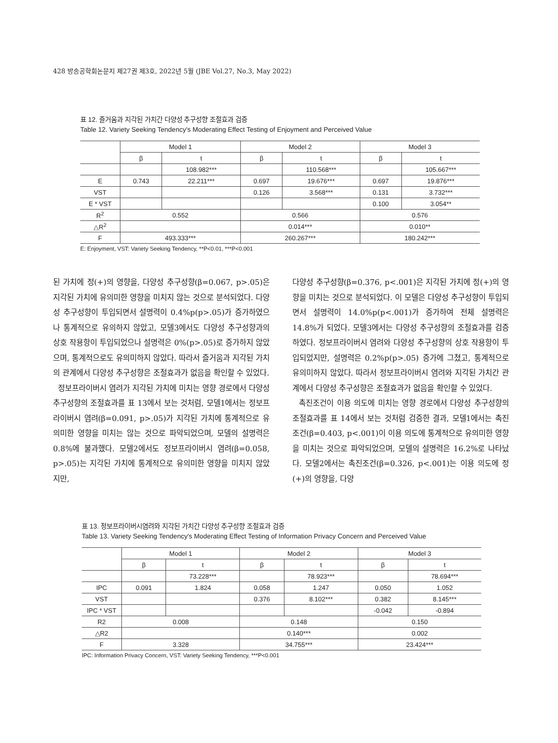428 방송공학회논문지 제27권 제3호, 2022년 5월 (JBE Vol.27, No.3, May 2022)
표 12. 즐거움과 지각된 가치간 다양성 추구성향 조절효과 검증
Table 12. Variety Seeking Tendency's Moderating Effect Testing of Enjoyment and Perceived Value
| | Model 1 | | Model 2 | | Model 3 | |
| --- | --- | --- | --- | --- | --- | --- |
| | β | t | β | t | β | t |
| | | 108.982*** | | 110.568*** | | 105.667*** |
| E | 0.743 | 22.211*** | 0.697 | 19.676*** | 0.697 | 19.876*** |
| VST | | | 0.126 | 3.568*** | 0.131 | 3.732*** |
| E * VST | | | | | 0.100 | 3.054** |
| R<sup>2</sup> | 0.552 | | 0.566 | | 0.576 | |
| △R<sup>2</sup> | | | 0.014*** | | 0.010** | |
| F | 493.333*** | | 260.267*** | | 180.242*** | |
E: Enjoyment, VST: Variety Seeking Tendency, **P<0.01, ***P<0.001
된 가치에 정(+)의 영향을, 다양성 추구성향(β=0.067, p>.05)은 지각된 가치에 유의미한 영향을 미치지 않는 것으로 분석되었다. 다양성 추구성향이 투입되면서 설명력이 0.4%p(p>.05)가 증가하였으나 통계적으로 유의하지 않았고, 모델3에서도 다양성 추구성향과의 상호 작용항이 투입되었으나 설명력은 0%(p>.05)로 증가하지 않았으며, 통계적으로도 유의미하지 않았다. 따라서 즐거움과 지각된 가치의 관계에서 다양성 추구성향은 조절효과가 없음을 확인할 수 있었다.
정보프라이버시 염려가 지각된 가치에 미치는 영향 경로에서 다양성 추구성향의 조절효과를 표 13에서 보는 것처럼, 모델1에서는 정보프라이버시 염려(β=0.091, p>.05)가 지각된 가치에 통계적으로 유의미한 영향을 미치는 않는 것으로 파악되었으며, 모델의 설명력은 0.8%에 불과했다. 모델2에서도 정보프라이버시 염려(β=0.058, p>.05)는 지각된 가치에 통계적으로 유의미한 영향을 미치지 않았지만,
다양성 추구성향(β=0.376, p<.001)은 지각된 가치에 정(+)의 영향을 미치는 것으로 분석되었다. 이 모델은 다양성 추구성향이 투입되면서 설명력이 14.0%p(p<.001)가 증가하여 전체 설명력은 14.8%가 되었다. 모델3에서는 다양성 추구성향의 조절효과를 검증하였다. 정보프라이버시 염려와 다양성 추구성향의 상호 작용항이 투입되었지만, 설명력은 0.2%p(p>.05) 증가에 그쳤고, 통계적으로 유의미하지 않았다. 따라서 정보프라이버시 염려와 지각된 가치간 관계에서 다양성 추구성향은 조절효과가 없음을 확인할 수 있었다.
촉진조건이 이용 의도에 미치는 영향 경로에서 다양성 추구성향의 조절효과를 표 14에서 보는 것처럼 검증한 결과, 모델1에서는 촉진조건(β=0.403, p<.001)이 이용 의도에 통계적으로 유의미한 영향을 미치는 것으로 파악되었으며, 모델의 설명력은 16.2%로 나타났다. 모델2에서는 촉진조건(β=0.326, p<.001)는 이용 의도에 정(+)의 영향을, 다양
표 13. 정보프라이버시염려와 지각된 가치간 다양성 추구성향 조절효과 검증
Table 13. Variety Seeking Tendency's Moderating Effect Testing of Information Privacy Concern and Perceived Value
| | Model 1 | | Model 2 | | Model 3 | |
| --- | --- | --- | --- | --- | --- | --- |
| | β | t | β | t | β | t |
| | | 73.228*** | | 78.923*** | | 78.694*** |
| IPC | 0.091 | 1.824 | 0.058 | 1.247 | 0.050 | 1.052 |
| VST | | | 0.376 | 8.102*** | 0.382 | 8.145*** |
| IPC * VST | | | | | -0.042 | -0.894 |
| R2 | 0.008 | | 0.148 | | 0.150 | |
| △R2 | | | 0.140*** | | 0.002 | |
| F | 3.328 | | 34.755*** | | 23.424*** | |
IPC: Information Privacy Concern, VST: Variety Seeking Tendency, ***P<0.001